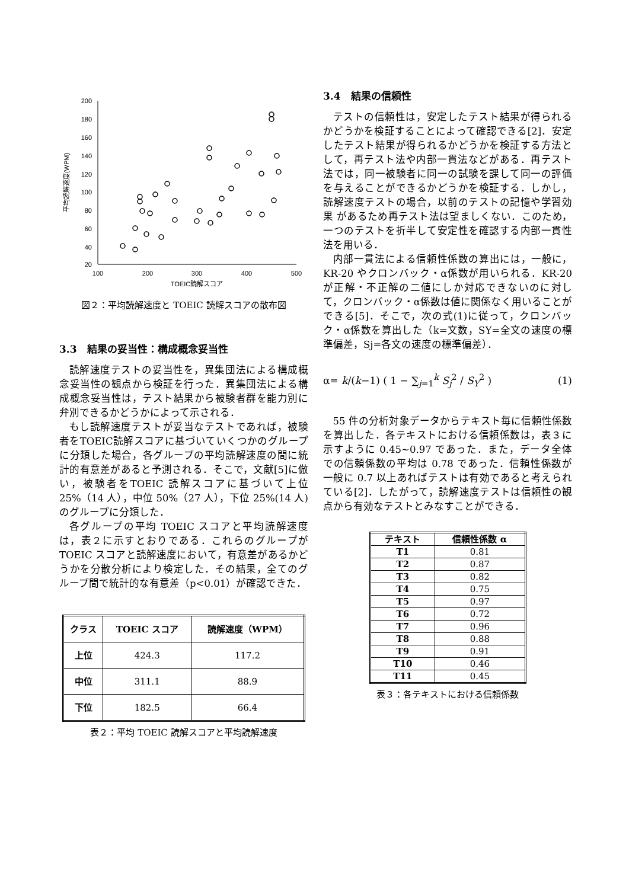200
180
160
140
120
100
80
60
40
20
100
200
300
400
500
TOEIC読解スコア
平均読解速度(WPM)
図２：平均読解速度と TOEIC 読解スコアの散布図
3.3　結果の妥当性：構成概念妥当性
読解速度テストの妥当性を，異集団法による構成概念妥当性の観点から検証を行った．異集団法による構成概念妥当性は，テスト結果から被験者群を能力別に弁別できるかどうかによって示される．
もし読解速度テストが妥当なテストであれば，被験者をTOEIC読解スコアに基づいていくつかのグループに分類した場合，各グループの平均読解速度の間に統計的有意差があると予測される．そこで，文献[5]に倣い，被験者をTOEIC 読解スコアに基づいて上位 25%（14 人），中位 50%（27 人），下位 25%(14 人)のグループに分類した．
各グループの平均 TOEIC スコアと平均読解速度は，表２に示すとおりである．これらのグループが TOEIC スコアと読解速度において，有意差があるかどうかを分散分析により検定した．その結果，全てのグループ間で統計的な有意差（p<0.01）が確認できた．
| クラス | TOEIC スコア | 読解速度（WPM） |
| --- | --- | --- |
| 上位 | 424.3 | 117.2 |
| 中位 | 311.1 | 88.9 |
| 下位 | 182.5 | 66.4 |
表２：平均 TOEIC 読解スコアと平均読解速度
3.4　結果の信頼性
テストの信頼性は，安定したテスト結果が得られるかどうかを検証することによって確認できる[2]．安定したテスト結果が得られるかどうかを検証する方法として，再テスト法や内部一貫法などがある．再テスト法では，同一被験者に同一の試験を課して同一の評価を与えることができるかどうかを検証する．しかし，読解速度テストの場合，以前のテストの記憶や学習効果 があるため再テスト法は望ましくない．このため，一つのテストを折半して安定性を確認する内部一貫性法を用いる．
内部一貫法による信頼性係数の算出には，一般に，KR-20 やクロンバック・α係数が用いられる．KR-20 が正解・不正解の二値にしか対応できないのに対して，クロンバック・α係数は値に関係なく用いることができる[5]．そこで，次の式(1)に従って，クロンバック・α係数を算出した（k=文数，SY=全文の速度の標準偏差，Sj=各文の速度の標準偏差）．
α= k/(k−1) ( 1 − ∑<sub>j=1</sub><sup>k</sup> S<sub>j</sub><sup>2</sup> / S<sub>Y</sub><sup>2</sup> ) (1)
55 件の分析対象データからテキスト毎に信頼性係数を算出した．各テキストにおける信頼係数は，表３に示すように 0.45~0.97 であった．また，データ全体での信頼係数の平均は 0.78 であった．信頼性係数が一般に 0.7 以上あればテストは有効であると考えられている[2]．したがって，読解速度テストは信頼性の観点から有効なテストとみなすことができる．
| テキスト | 信頼性係数 α |
| --- | --- |
| T1 | 0.81 |
| T2 | 0.87 |
| T3 | 0.82 |
| T4 | 0.75 |
| T5 | 0.97 |
| T6 | 0.72 |
| T7 | 0.96 |
| T8 | 0.88 |
| T9 | 0.91 |
| T10 | 0.46 |
| T11 | 0.45 |
表３：各テキストにおける信頼係数